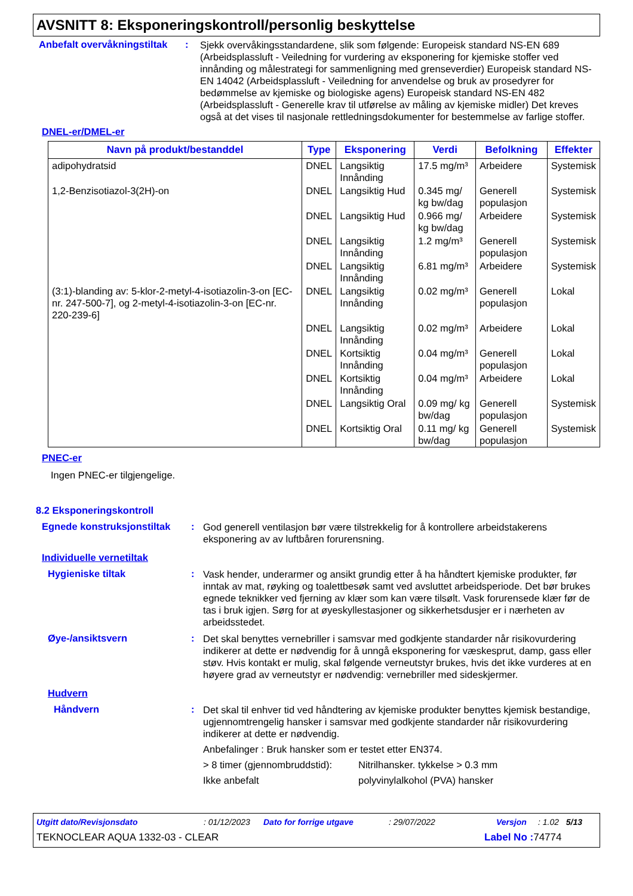AVSNITT 8: Eksponeringskontroll/personlig beskyttelse
Anbefalt overvåkningstiltak
:
Sjekk overvåkingsstandardene, slik som følgende: Europeisk standard NS-EN 689 (Arbeidsplassluft - Veiledning for vurdering av eksponering for kjemiske stoffer ved innånding og målestrategi for sammenligning med grenseverdier) Europeisk standard NS-EN 14042 (Arbeidsplassluft - Veiledning for anvendelse og bruk av prosedyrer for bedømmelse av kjemiske og biologiske agens) Europeisk standard NS-EN 482 (Arbeidsplassluft - Generelle krav til utførelse av måling av kjemiske midler) Det kreves også at det vises til nasjonale rettledningsdokumenter for bestemmelse av farlige stoffer.
DNEL-er/DMEL-er
| Navn på produkt/bestanddel | Type | Eksponering | Verdi | Befolkning | Effekter |
| --- | --- | --- | --- | --- | --- |
| adipohydratsid | DNEL | Langsiktig Innånding | 17.5 mg/m³ | Arbeidere | Systemisk |
| 1,2-Benzisotiazol-3(2H)-on | DNEL | Langsiktig Hud | 0.345 mg/ kg bw/dag | Generell populasjon | Systemisk |
| | DNEL | Langsiktig Hud | 0.966 mg/ kg bw/dag | Arbeidere | Systemisk |
| | DNEL | Langsiktig Innånding | 1.2 mg/m³ | Generell populasjon | Systemisk |
| | DNEL | Langsiktig Innånding | 6.81 mg/m³ | Arbeidere | Systemisk |
| (3:1)-blanding av: 5-klor-2-metyl-4-isotiazolin-3-on [EC-nr. 247-500-7], og 2-metyl-4-isotiazolin-3-on [EC-nr. 220-239-6] | DNEL | Langsiktig Innånding | 0.02 mg/m³ | Generell populasjon | Lokal |
| | DNEL | Langsiktig Innånding | 0.02 mg/m³ | Arbeidere | Lokal |
| | DNEL | Kortsiktig Innånding | 0.04 mg/m³ | Generell populasjon | Lokal |
| | DNEL | Kortsiktig Innånding | 0.04 mg/m³ | Arbeidere | Lokal |
| | DNEL | Langsiktig Oral | 0.09 mg/ kg bw/dag | Generell populasjon | Systemisk |
| | DNEL | Kortsiktig Oral | 0.11 mg/ kg bw/dag | Generell populasjon | Systemisk |
PNEC-er
Ingen PNEC-er tilgjengelige.
8.2 Eksponeringskontroll
Egnede konstruksjonstiltak
:
God generell ventilasjon bør være tilstrekkelig for å kontrollere arbeidstakerens eksponering av av luftbåren forurensning.
Individuelle vernetiltak
Hygieniske tiltak :
Vask hender, underarmer og ansikt grundig etter å ha håndtert kjemiske produkter, før inntak av mat, røyking og toalettbesøk samt ved avsluttet arbeidsperiode. Det bør brukes egnede teknikker ved fjerning av klær som kan være tilsølt. Vask forurensede klær før de tas i bruk igjen. Sørg for at øyeskyllestasjoner og sikkerhetsdusjer er i nærheten av arbeidsstedet.
Øye-/ansiktsvern :
Det skal benyttes vernebriller i samsvar med godkjente standarder når risikovurdering indikerer at dette er nødvendig for å unngå eksponering for væskesprut, damp, gass eller støv. Hvis kontakt er mulig, skal følgende verneutstyr brukes, hvis det ikke vurderes at en høyere grad av verneutstyr er nødvendig: vernebriller med sideskjermer.
Hudvern
Håndvern :
Det skal til enhver tid ved håndtering av kjemiske produkter benyttes kjemisk bestandige, ugjennomtrengelig hansker i samsvar med godkjente standarder når risikovurdering indikerer at dette er nødvendig.
Anbefalinger : Bruk hansker som er testet etter EN374.
> 8 timer (gjennombruddstid): Nitrilhansker. tykkelse > 0.3 mm
Ikke anbefalt polyvinylalkohol (PVA) hansker
Utgitt dato/Revisjonsdato: 01/12/2023 Dato for forrige utgave: 29/07/2022 Versjon: 1.02 5/13
TEKNOCLEAR AQUA 1332-03 - CLEAR Label No : 74774